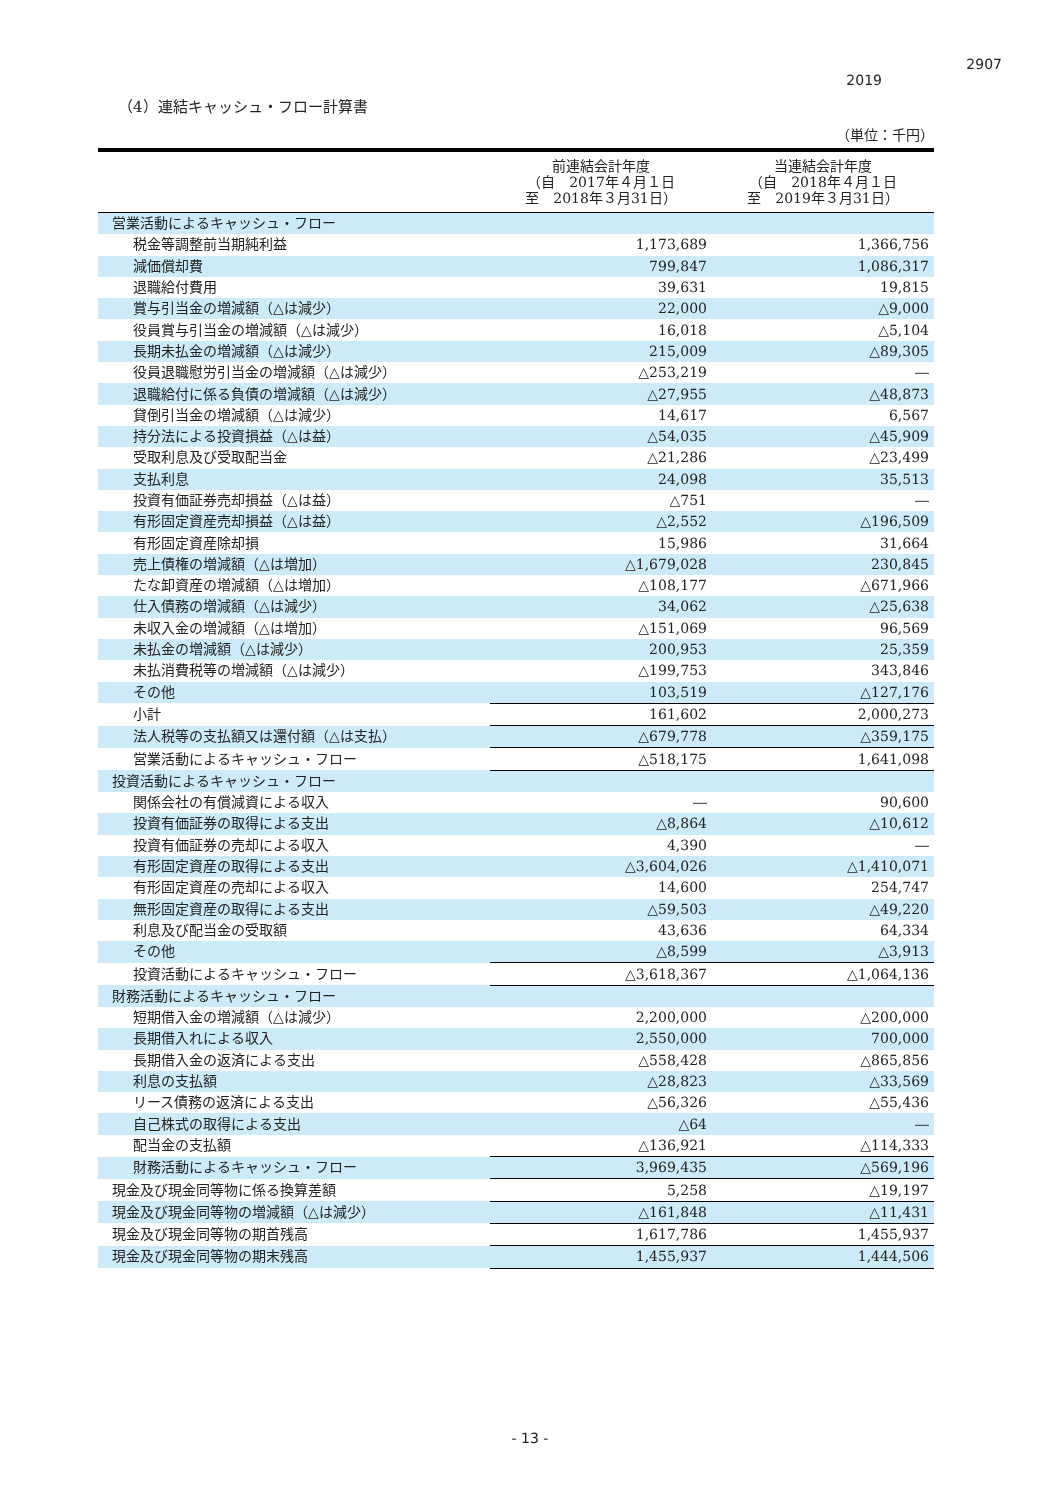2907
2019
（4）連結キャッシュ・フロー計算書
（単位：千円）
| | 前連結会計年度 （自 2017年４月１日 至 2018年３月31日） | 当連結会計年度 （自 2018年４月１日 至 2019年３月31日） |
| --- | --- | --- |
| 営業活動によるキャッシュ・フロー | | |
| 税金等調整前当期純利益 | 1,173,689 | 1,366,756 |
| 減価償却費 | 799,847 | 1,086,317 |
| 退職給付費用 | 39,631 | 19,815 |
| 賞与引当金の増減額（△は減少） | 22,000 | △9,000 |
| 役員賞与引当金の増減額（△は減少） | 16,018 | △5,104 |
| 長期未払金の増減額（△は減少） | 215,009 | △89,305 |
| 役員退職慰労引当金の増減額（△は減少） | △253,219 | ― |
| 退職給付に係る負債の増減額（△は減少） | △27,955 | △48,873 |
| 貸倒引当金の増減額（△は減少） | 14,617 | 6,567 |
| 持分法による投資損益（△は益） | △54,035 | △45,909 |
| 受取利息及び受取配当金 | △21,286 | △23,499 |
| 支払利息 | 24,098 | 35,513 |
| 投資有価証券売却損益（△は益） | △751 | ― |
| 有形固定資産売却損益（△は益） | △2,552 | △196,509 |
| 有形固定資産除却損 | 15,986 | 31,664 |
| 売上債権の増減額（△は増加） | △1,679,028 | 230,845 |
| たな卸資産の増減額（△は増加） | △108,177 | △671,966 |
| 仕入債務の増減額（△は減少） | 34,062 | △25,638 |
| 未収入金の増減額（△は増加） | △151,069 | 96,569 |
| 未払金の増減額（△は減少） | 200,953 | 25,359 |
| 未払消費税等の増減額（△は減少） | △199,753 | 343,846 |
| その他 | 103,519 | △127,176 |
| 小計 | 161,602 | 2,000,273 |
| 法人税等の支払額又は還付額（△は支払） | △679,778 | △359,175 |
| 営業活動によるキャッシュ・フロー | △518,175 | 1,641,098 |
| 投資活動によるキャッシュ・フロー | | |
| 関係会社の有償減資による収入 | ― | 90,600 |
| 投資有価証券の取得による支出 | △8,864 | △10,612 |
| 投資有価証券の売却による収入 | 4,390 | ― |
| 有形固定資産の取得による支出 | △3,604,026 | △1,410,071 |
| 有形固定資産の売却による収入 | 14,600 | 254,747 |
| 無形固定資産の取得による支出 | △59,503 | △49,220 |
| 利息及び配当金の受取額 | 43,636 | 64,334 |
| その他 | △8,599 | △3,913 |
| 投資活動によるキャッシュ・フロー | △3,618,367 | △1,064,136 |
| 財務活動によるキャッシュ・フロー | | |
| 短期借入金の増減額（△は減少） | 2,200,000 | △200,000 |
| 長期借入れによる収入 | 2,550,000 | 700,000 |
| 長期借入金の返済による支出 | △558,428 | △865,856 |
| 利息の支払額 | △28,823 | △33,569 |
| リース債務の返済による支出 | △56,326 | △55,436 |
| 自己株式の取得による支出 | △64 | ― |
| 配当金の支払額 | △136,921 | △114,333 |
| 財務活動によるキャッシュ・フロー | 3,969,435 | △569,196 |
| 現金及び現金同等物に係る換算差額 | 5,258 | △19,197 |
| 現金及び現金同等物の増減額（△は減少） | △161,848 | △11,431 |
| 現金及び現金同等物の期首残高 | 1,617,786 | 1,455,937 |
| 現金及び現金同等物の期末残高 | 1,455,937 | 1,444,506 |
- 13 -